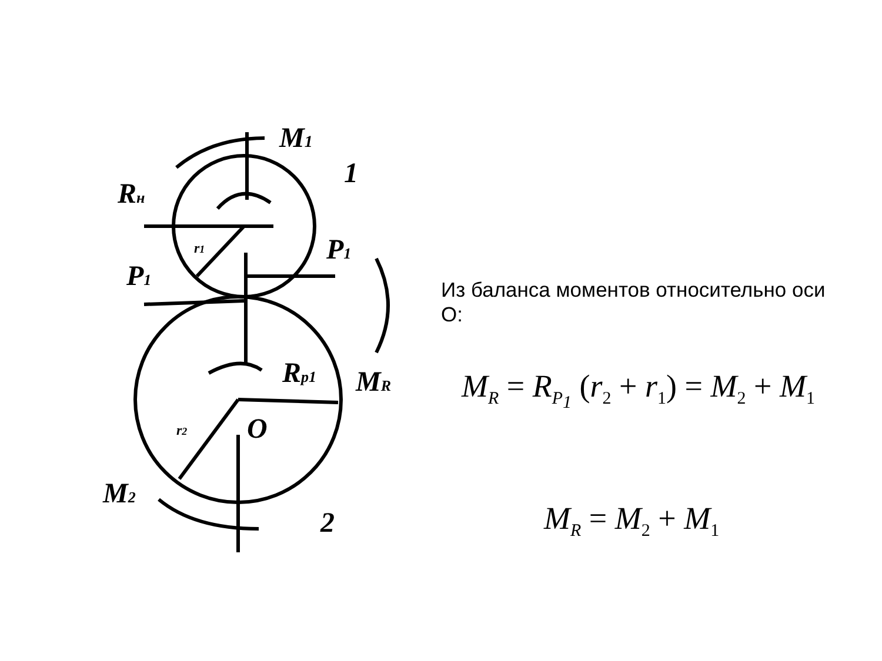M1
1
Rн
P1
P1
Rp1
MR
O
M2
2
r2
r1
Из баланса моментов относительно оси О:
M<sub>R</sub> = R<sub>P<sub>1</sub></sub> (r<sub>2</sub> + r<sub>1</sub>) = M<sub>2</sub> + M<sub>1</sub>
M<sub>R</sub> = M<sub>2</sub> + M<sub>1</sub>